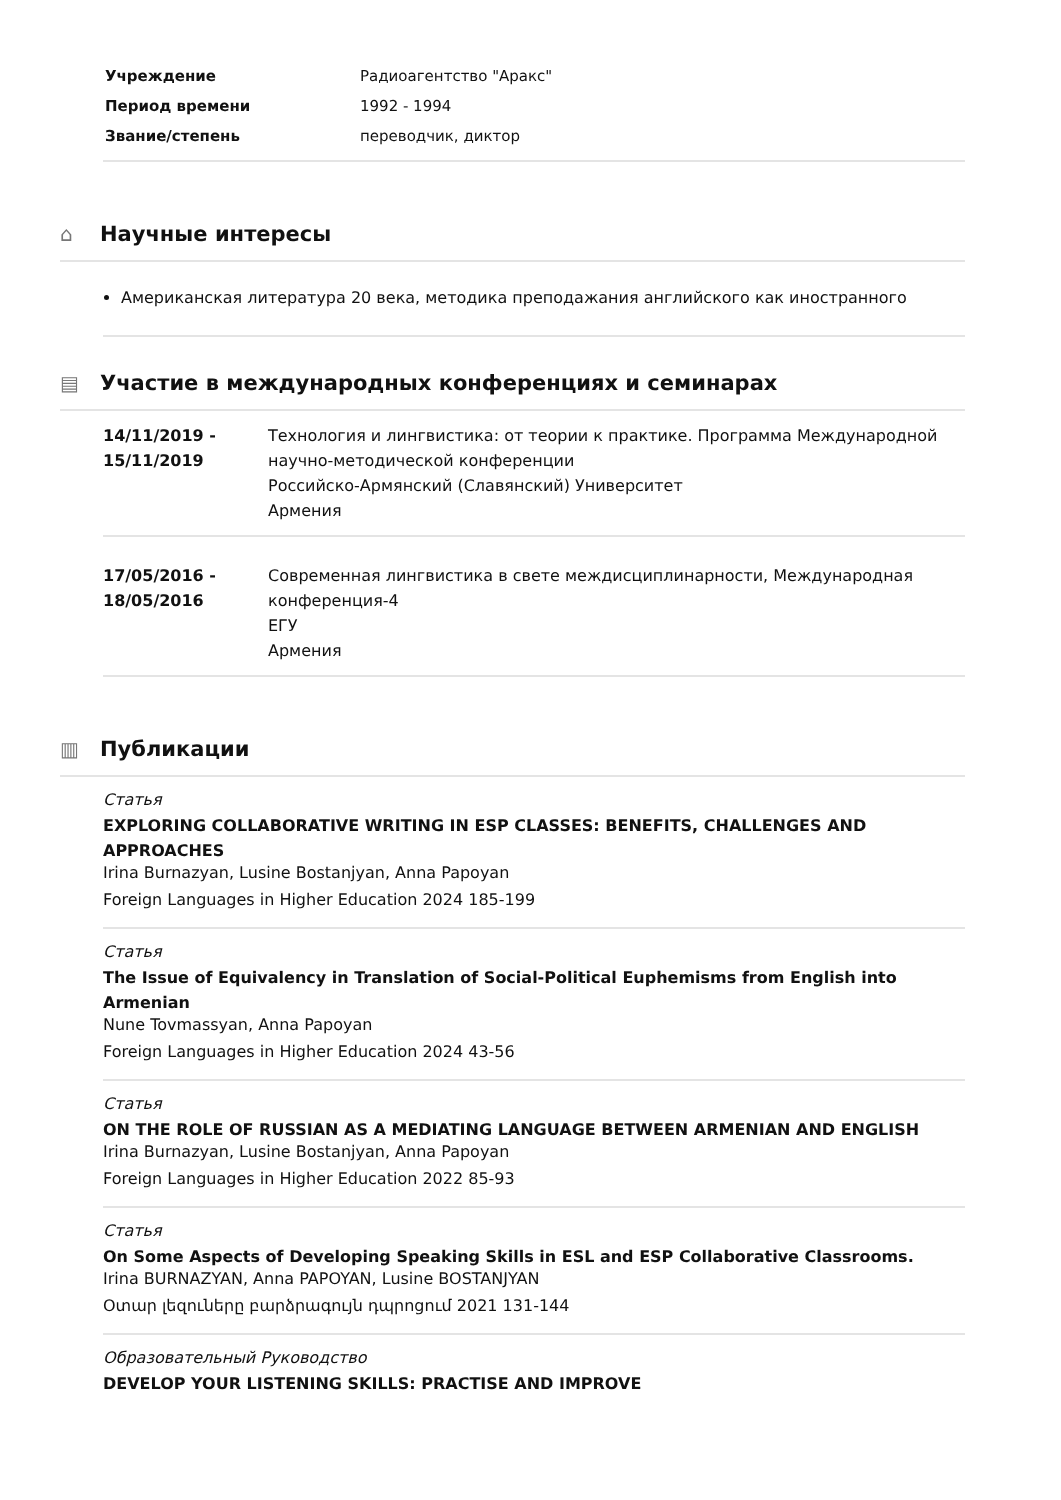| Учреждение | Радиоагентство "Аракс" |
| Период времени | 1992 - 1994 |
| Звание/степень | переводчик, диктор |
⌂ Научные интересы
Американская литература 20 века, методика преподажания английского как иностранного
▤ Участие в международных конференциях и семинарах
| 14/11/2019 - 15/11/2019 | Технология и лингвистика: от теории к практике. Программа Международной научно-методической конференции Российско-Армянский (Славянский) Университет Армения |
| 17/05/2016 - 18/05/2016 | Современная лингвистика в свете междисциплинарности, Международная конференция-4 ЕГУ Армения |
▥ Публикации
Статья
EXPLORING COLLABORATIVE WRITING IN ESP CLASSES: BENEFITS, CHALLENGES AND APPROACHES
Irina Burnazyan, Lusine Bostanjyan, Anna Papoyan
Foreign Languages in Higher Education 2024 185-199
Статья
The Issue of Equivalency in Translation of Social-Political Euphemisms from English into Armenian
Nune Tovmassyan, Anna Papoyan
Foreign Languages in Higher Education 2024 43-56
Статья
ON THE ROLE OF RUSSIAN AS A MEDIATING LANGUAGE BETWEEN ARMENIAN AND ENGLISH
Irina Burnazyan, Lusine Bostanjyan, Anna Papoyan
Foreign Languages in Higher Education 2022 85-93
Статья
On Some Aspects of Developing Speaking Skills in ESL and ESP Collaborative Classrooms.
Irina BURNAZYAN, Anna PAPOYAN, Lusine BOSTANJYAN
Օտար լեզուները բարձրագույն դպրոցում 2021 131-144
Образовательный Руководство
DEVELOP YOUR LISTENING SKILLS: PRACTISE AND IMPROVE